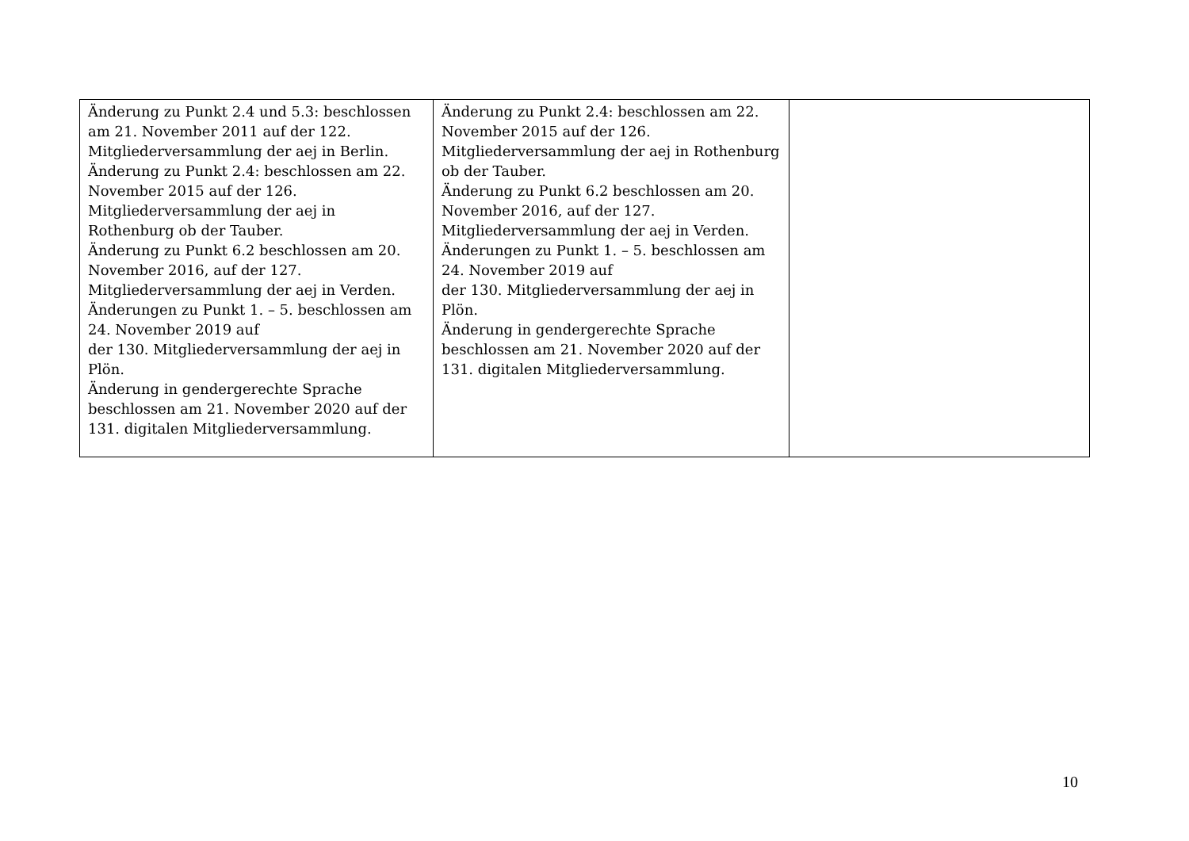| Änderung zu Punkt 2.4 und 5.3: beschlossen am 21. November 2011 auf der 122. Mitgliederversammlung der aej in Berlin. Änderung zu Punkt 2.4: beschlossen am 22. November 2015 auf der 126. Mitgliederversammlung der aej in Rothenburg ob der Tauber. Änderung zu Punkt 6.2 beschlossen am 20. November 2016, auf der 127. Mitgliederversammlung der aej in Verden. Änderungen zu Punkt 1. – 5. beschlossen am 24. November 2019 auf der 130. Mitgliederversammlung der aej in Plön. Änderung in gendergerechte Sprache beschlossen am 21. November 2020 auf der 131. digitalen Mitgliederversammlung. | Änderung zu Punkt 2.4: beschlossen am 22. November 2015 auf der 126. Mitgliederversammlung der aej in Rothenburg ob der Tauber. Änderung zu Punkt 6.2 beschlossen am 20. November 2016, auf der 127. Mitgliederversammlung der aej in Verden. Änderungen zu Punkt 1. – 5. beschlossen am 24. November 2019 auf der 130. Mitgliederversammlung der aej in Plön. Änderung in gendergerechte Sprache beschlossen am 21. November 2020 auf der 131. digitalen Mitgliederversammlung. | |
10